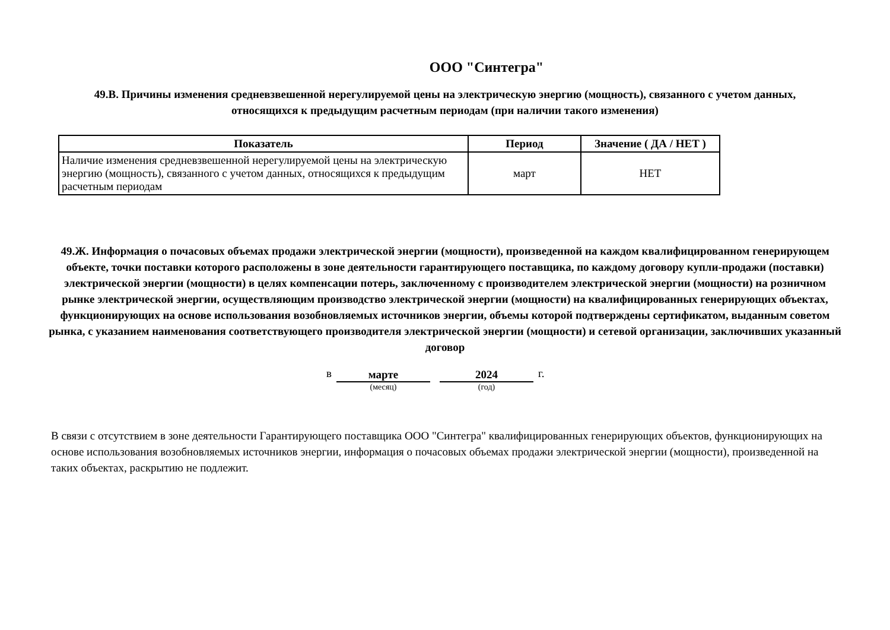ООО "Синтегра"
49.В. Причины изменения средневзвешенной нерегулируемой цены на электрическую энергию (мощность), связанного с учетом данных,
относящихся к предыдущим расчетным периодам (при наличии такого изменения)
| Показатель | Период | Значение ( ДА / НЕТ ) |
| --- | --- | --- |
| Наличие изменения средневзвешенной нерегулируемой цены на электрическую энергию (мощность), связанного с учетом данных, относящихся к предыдущим расчетным периодам | март | НЕТ |
49.Ж. Информация о почасовых объемах продажи электрической энергии (мощности), произведенной на каждом квалифицированном генерирующем объекте, точки поставки которого расположены в зоне деятельности гарантирующего поставщика, по каждому договору купли-продажи (поставки) электрической энергии (мощности) в целях компенсации потерь, заключенному с производителем электрической энергии (мощности) на розничном рынке электрической энергии, осуществляющим производство электрической энергии (мощности) на квалифицированных генерирующих объектах, функционирующих на основе использования возобновляемых источников энергии, объемы которой подтверждены сертификатом, выданным советом рынка, с указанием наименования соответствующего производителя электрической энергии (мощности) и сетевой организации, заключивших указанный договор
в марте (месяц) 2024 (год) г.
В связи с отсутствием в зоне деятельности Гарантирующего поставщика ООО "Синтегра" квалифицированных генерирующих объектов, функционирующих на основе использования возобновляемых источников энергии, информация о почасовых объемах продажи электрической энергии (мощности), произведенной на таких объектах, раскрытию не подлежит.